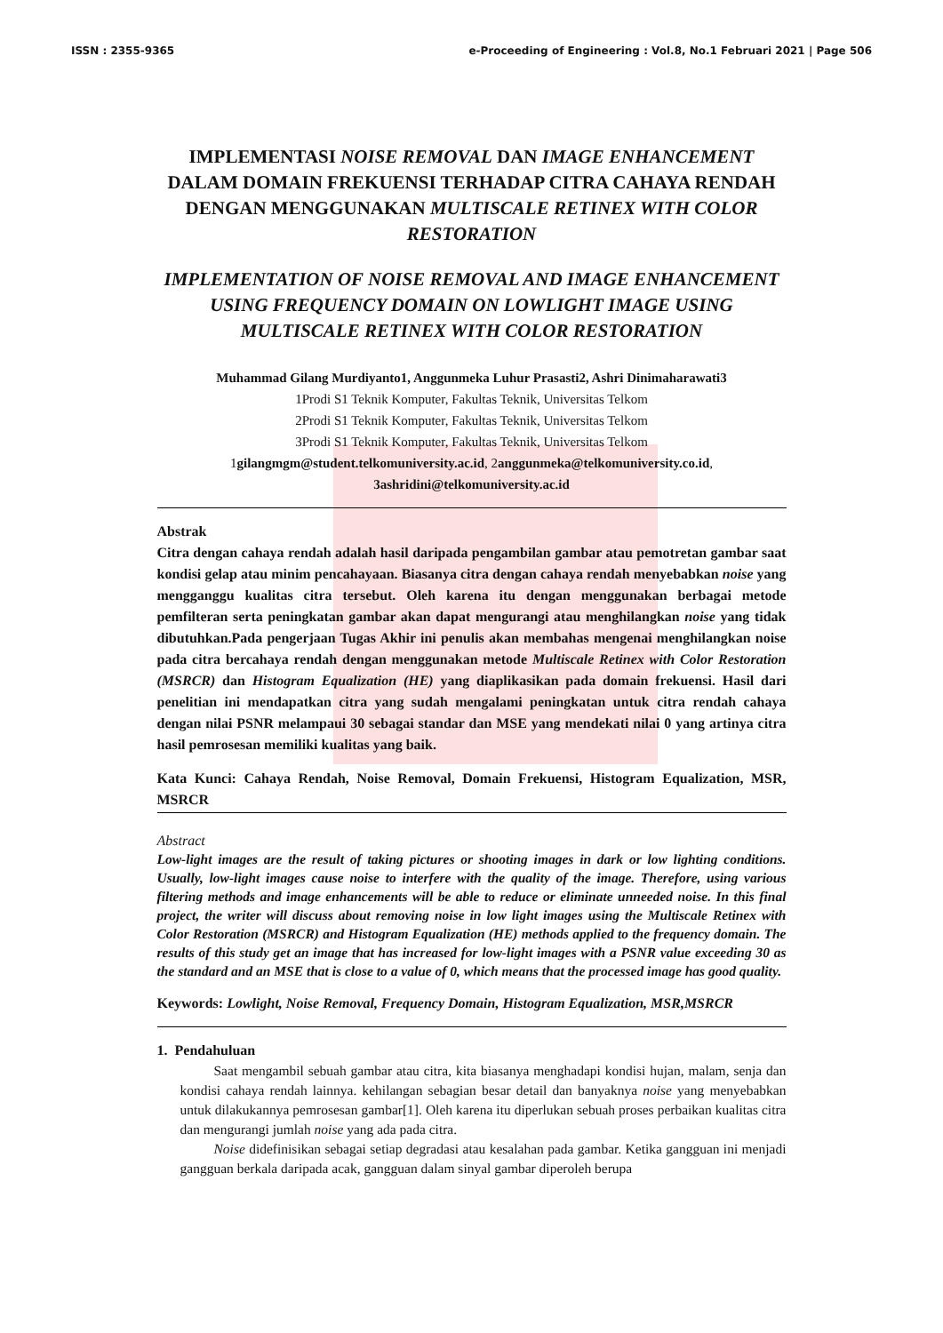ISSN : 2355-9365 e-Proceeding of Engineering : Vol.8, No.1 Februari 2021 | Page 506
IMPLEMENTASI NOISE REMOVAL DAN IMAGE ENHANCEMENT DALAM DOMAIN FREKUENSI TERHADAP CITRA CAHAYA RENDAH DENGAN MENGGUNAKAN MULTISCALE RETINEX WITH COLOR RESTORATION
IMPLEMENTATION OF NOISE REMOVAL AND IMAGE ENHANCEMENT USING FREQUENCY DOMAIN ON LOWLIGHT IMAGE USING MULTISCALE RETINEX WITH COLOR RESTORATION
Muhammad Gilang Murdiyanto1, Anggunmeka Luhur Prasasti2, Ashri Dinimaharawati3
1Prodi S1 Teknik Komputer, Fakultas Teknik, Universitas Telkom
2Prodi S1 Teknik Komputer, Fakultas Teknik, Universitas Telkom
3Prodi S1 Teknik Komputer, Fakultas Teknik, Universitas Telkom
1gilangmgm@student.telkomuniversity.ac.id, 2anggunmeka@telkomuniversity.co.id,
3ashridini@telkomuniversity.ac.id
Abstrak
Citra dengan cahaya rendah adalah hasil daripada pengambilan gambar atau pemotretan gambar saat kondisi gelap atau minim pencahayaan. Biasanya citra dengan cahaya rendah menyebabkan noise yang mengganggu kualitas citra tersebut. Oleh karena itu dengan menggunakan berbagai metode pemfilteran serta peningkatan gambar akan dapat mengurangi atau menghilangkan noise yang tidak dibutuhkan.Pada pengerjaan Tugas Akhir ini penulis akan membahas mengenai menghilangkan noise pada citra bercahaya rendah dengan menggunakan metode Multiscale Retinex with Color Restoration (MSRCR) dan Histogram Equalization (HE) yang diaplikasikan pada domain frekuensi. Hasil dari penelitian ini mendapatkan citra yang sudah mengalami peningkatan untuk citra rendah cahaya dengan nilai PSNR melampaui 30 sebagai standar dan MSE yang mendekati nilai 0 yang artinya citra hasil pemrosesan memiliki kualitas yang baik.
Kata Kunci: Cahaya Rendah, Noise Removal, Domain Frekuensi, Histogram Equalization, MSR, MSRCR
Abstract
Low-light images are the result of taking pictures or shooting images in dark or low lighting conditions. Usually, low-light images cause noise to interfere with the quality of the image. Therefore, using various filtering methods and image enhancements will be able to reduce or eliminate unneeded noise. In this final project, the writer will discuss about removing noise in low light images using the Multiscale Retinex with Color Restoration (MSRCR) and Histogram Equalization (HE) methods applied to the frequency domain. The results of this study get an image that has increased for low-light images with a PSNR value exceeding 30 as the standard and an MSE that is close to a value of 0, which means that the processed image has good quality.
Keywords: Lowlight, Noise Removal, Frequency Domain, Histogram Equalization, MSR,MSRCR
1. Pendahuluan
Saat mengambil sebuah gambar atau citra, kita biasanya menghadapi kondisi hujan, malam, senja dan kondisi cahaya rendah lainnya. kehilangan sebagian besar detail dan banyaknya noise yang menyebabkan untuk dilakukannya pemrosesan gambar[1]. Oleh karena itu diperlukan sebuah proses perbaikan kualitas citra dan mengurangi jumlah noise yang ada pada citra.
Noise didefinisikan sebagai setiap degradasi atau kesalahan pada gambar. Ketika gangguan ini menjadi gangguan berkala daripada acak, gangguan dalam sinyal gambar diperoleh berupa